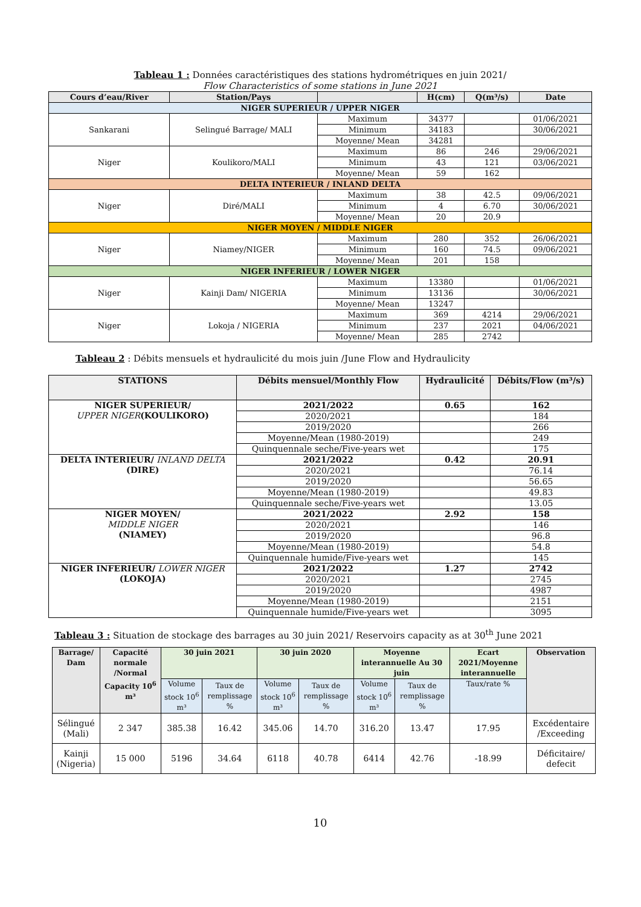Tableau 1 : Données caractéristiques des stations hydrométriques en juin 2021/
Flow Characteristics of some stations in June 2021
| Cours d’eau/River | Station/Pays | | H(cm) | Q(m³/s) | Date |
| --- | --- | --- | --- | --- | --- |
| NIGER SUPERIEUR / UPPER NIGER | | | | | |
| Sankarani | Selingué Barrage/ MALI | Maximum | 34377 | | 01/06/2021 |
| | | Minimum | 34183 | | 30/06/2021 |
| | | Moyenne/ Mean | 34281 | | |
| Niger | Koulikoro/MALI | Maximum | 86 | 246 | 29/06/2021 |
| | | Minimum | 43 | 121 | 03/06/2021 |
| | | Moyenne/ Mean | 59 | 162 | |
| DELTA INTERIEUR / INLAND DELTA | | | | | |
| Niger | Diré/MALI | Maximum | 38 | 42.5 | 09/06/2021 |
| | | Minimum | 4 | 6.70 | 30/06/2021 |
| | | Moyenne/ Mean | 20 | 20.9 | |
| NIGER MOYEN / MIDDLE NIGER | | | | | |
| Niger | Niamey/NIGER | Maximum | 280 | 352 | 26/06/2021 |
| | | Minimum | 160 | 74.5 | 09/06/2021 |
| | | Moyenne/ Mean | 201 | 158 | |
| NIGER INFERIEUR / LOWER NIGER | | | | | |
| Niger | Kainji Dam/ NIGERIA | Maximum | 13380 | | 01/06/2021 |
| | | Minimum | 13136 | | 30/06/2021 |
| | | Moyenne/ Mean | 13247 | | |
| Niger | Lokoja / NIGERIA | Maximum | 369 | 4214 | 29/06/2021 |
| | | Minimum | 237 | 2021 | 04/06/2021 |
| | | Moyenne/ Mean | 285 | 2742 | |
Tableau 2 : Débits mensuels et hydraulicité du mois juin /June Flow and Hydraulicity
| STATIONS | Débits mensuel/Monthly Flow | Hydraulicité | Débits/Flow (m³/s) |
| --- | --- | --- | --- |
| NIGER SUPERIEUR/ UPPER NIGER (KOULIKORO) | 2021/2022 | 0.65 | 162 |
| | 2020/2021 | | 184 |
| | 2019/2020 | | 266 |
| | Moyenne/Mean (1980-2019) | | 249 |
| | Quinquennale seche/Five-years wet | | 175 |
| DELTA INTERIEUR/ INLAND DELTA (DIRE) | 2021/2022 | 0.42 | 20.91 |
| | 2020/2021 | | 76.14 |
| | 2019/2020 | | 56.65 |
| | Moyenne/Mean (1980-2019) | | 49.83 |
| | Quinquennale seche/Five-years wet | | 13.05 |
| NIGER MOYEN/ MIDDLE NIGER (NIAMEY) | 2021/2022 | 2.92 | 158 |
| | 2020/2021 | | 146 |
| | 2019/2020 | | 96.8 |
| | Moyenne/Mean (1980-2019) | | 54.8 |
| | Quinquennale humide/Five-years wet | | 145 |
| NIGER INFERIEUR/ LOWER NIGER (LOKOJA) | 2021/2022 | 1.27 | 2742 |
| | 2020/2021 | | 2745 |
| | 2019/2020 | | 4987 |
| | Moyenne/Mean (1980-2019) | | 2151 |
| | Quinquennale humide/Five-years wet | | 3095 |
Tableau 3 : Situation de stockage des barrages au 30 juin 2021/ Reservoirs capacity as at 30<sup>th</sup> June 2021
| Barrage/ Dam | Capacité normale /Normal Capacity 10<sup>6</sup> m³ | 30 juin 2021 | | 30 juin 2020 | | Moyenne interannuelle Au 30 juin | | Ecart 2021/Moyenne interannuelle | Observation |
| --- | --- | --- | --- | --- | --- | --- | --- | --- | --- |
| | | Volume stock 10<sup>6</sup> m³ | Taux de remplissage % | Volume stock 10<sup>6</sup> m³ | Taux de remplissage % | Volume stock 10<sup>6</sup> m³ | Taux de remplissage % | Taux/rate % | |
| Sélingué (Mali) | 2 347 | 385.38 | 16.42 | 345.06 | 14.70 | 316.20 | 13.47 | 17.95 | Excédentaire /Exceeding |
| Kainji (Nigeria) | 15 000 | 5196 | 34.64 | 6118 | 40.78 | 6414 | 42.76 | -18.99 | Déficitaire/ defecit |
10